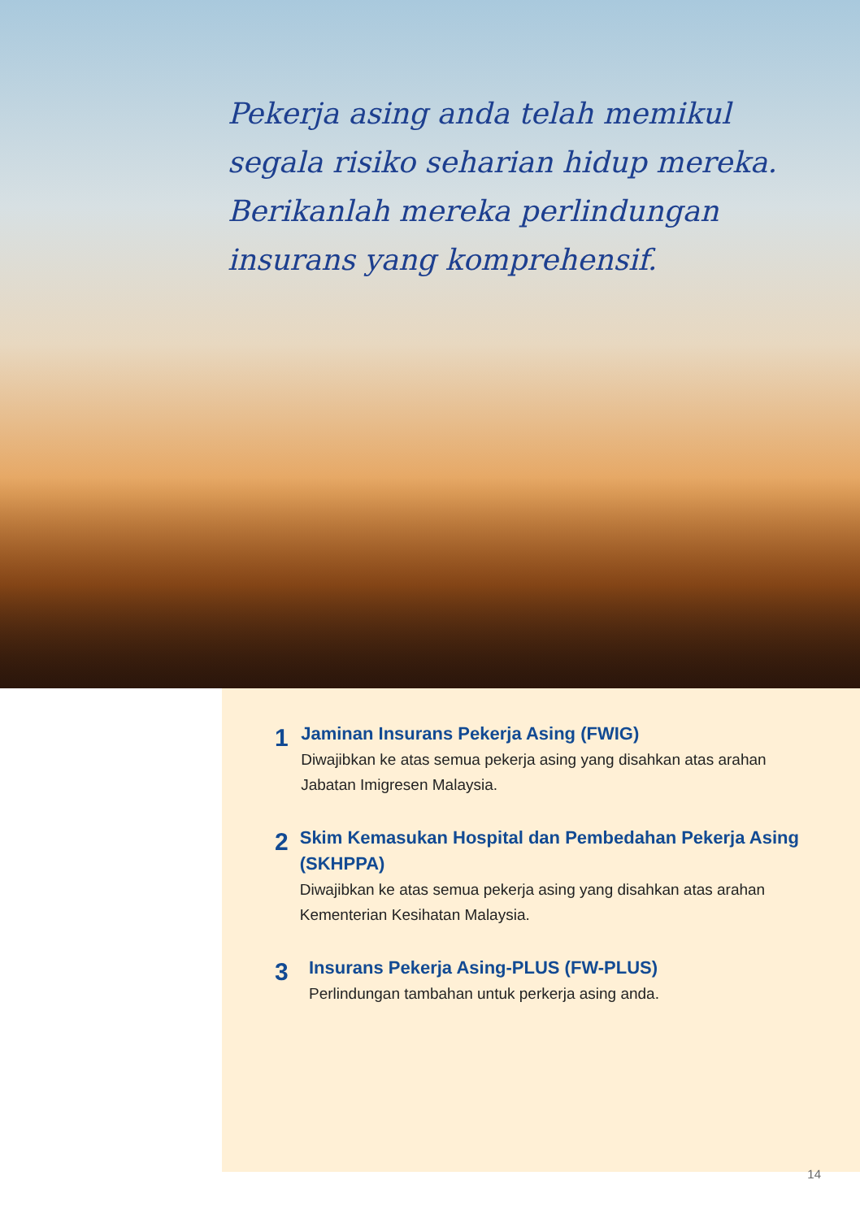Pekerja asing anda telah memikul segala risiko seharian hidup mereka. Berikanlah mereka perlindungan insurans yang komprehensif.
1
Jaminan Insurans Pekerja Asing (FWIG)
Diwajibkan ke atas semua pekerja asing yang disahkan atas arahan Jabatan Imigresen Malaysia.
2
Skim Kemasukan Hospital dan Pembedahan Pekerja Asing (SKHPPA)
Diwajibkan ke atas semua pekerja asing yang disahkan atas arahan Kementerian Kesihatan Malaysia.
3
Insurans Pekerja Asing-PLUS (FW-PLUS)
Perlindungan tambahan untuk perkerja asing anda.
14